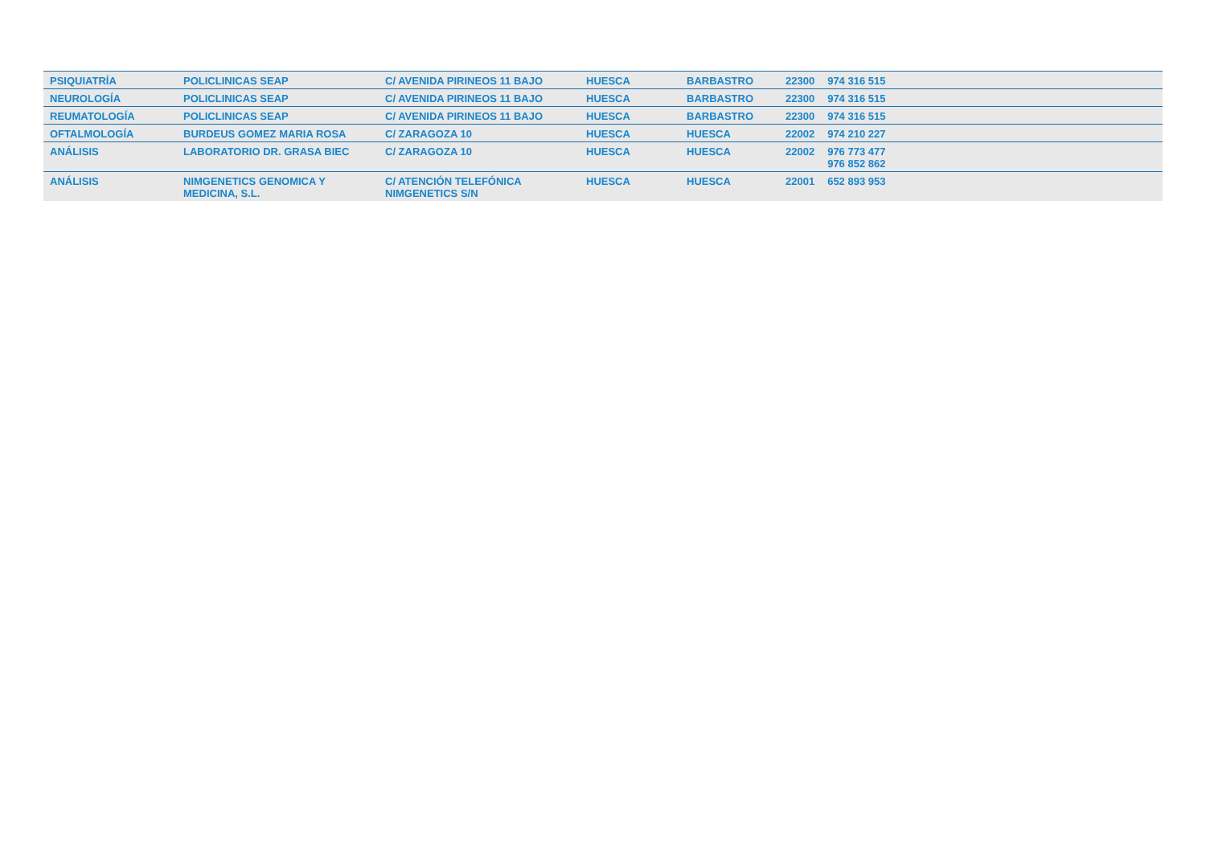| PSIQUIATRÍA | POLICLINICAS SEAP | C/ AVENIDA PIRINEOS 11 BAJO | HUESCA | BARBASTRO | 22300 | 974 316 515 |
| NEUROLOGÍA | POLICLINICAS SEAP | C/ AVENIDA PIRINEOS 11 BAJO | HUESCA | BARBASTRO | 22300 | 974 316 515 |
| REUMATOLOGÍA | POLICLINICAS SEAP | C/ AVENIDA PIRINEOS 11 BAJO | HUESCA | BARBASTRO | 22300 | 974 316 515 |
| OFTALMOLOGÍA | BURDEUS GOMEZ MARIA ROSA | C/ ZARAGOZA 10 | HUESCA | HUESCA | 22002 | 974 210 227 |
| ANÁLISIS | LABORATORIO DR. GRASA BIEC | C/ ZARAGOZA 10 | HUESCA | HUESCA | 22002 | 976 773 477 976 852 862 |
| ANÁLISIS | NIMGENETICS GENOMICA Y MEDICINA, S.L. | C/ ATENCIÓN TELEFÓNICA NIMGENETICS S/N | HUESCA | HUESCA | 22001 | 652 893 953 |